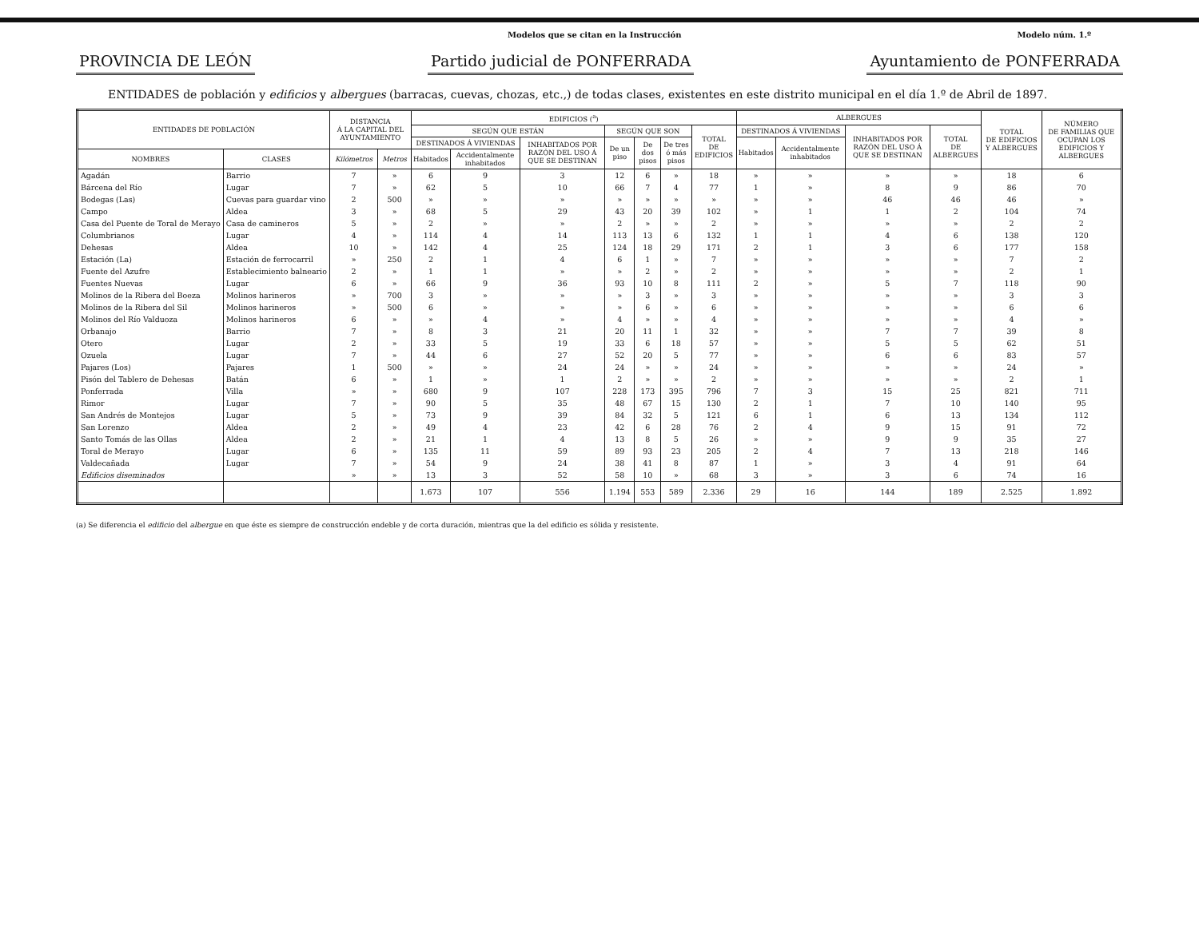Modelos que se citan en la Instrucción Modelo núm. 1.º
PROVINCIA DE LEÓN Partido judicial de PONFERRADA Ayuntamiento de PONFERRADA
ENTIDADES de población y edificios y albergues (barracas, cuevas, chozas, etc.,) de todas clases, existentes en este distrito municipal en el día 1.º de Abril de 1897.
| ENTIDADES DE POBLACIÓN | | DISTANCIA Á LA CAPITAL DEL AYUNTAMIENTO | | EDIFICIOS (<sup>a</sup>) | | | | | | | ALBERGUES | | | | TOTAL DE EDIFICIOS Y ALBERGUES | NÚMERO DE FAMILIAS QUE OCUPAN LOS EDIFICIOS Y ALBERGUES |
| --- | --- | --- | --- | --- | --- | --- | --- | --- | --- | --- | --- | --- | --- | --- | --- | --- |
| | | | | SEGÚN QUE ESTÁN | | | SEGÚN QUE SON | | | TOTAL DE EDIFICIOS | DESTINADOS Á VIVIENDAS | | INHABITADOS POR RAZÓN DEL USO Á QUE SE DESTINAN | TOTAL DE ALBERGUES | | |
| | | | | DESTINADOS Á VIVIENDAS | | INHABITADOS POR RAZÓN DEL USO Á QUE SE DESTINAN | De un piso | De dos pisos | De tres ó más pisos | | Habitados | Accidentalmente inhabitados | | | | |
| NOMBRES | CLASES | Kilómetros | Metros | Habitados | Accidentalmente inhabitados | | | | | | | | | | | |
| Agadán | Barrio | 7 | » | 6 | 9 | 3 | 12 | 6 | » | 18 | » | » | » | » | 18 | 6 |
| Bárcena del Río | Lugar | 7 | » | 62 | 5 | 10 | 66 | 7 | 4 | 77 | 1 | » | 8 | 9 | 86 | 70 |
| Bodegas (Las) | Cuevas para guardar vino | 2 | 500 | » | » | » | » | » | » | » | » | » | 46 | 46 | 46 | » |
| Campo | Aldea | 3 | » | 68 | 5 | 29 | 43 | 20 | 39 | 102 | » | 1 | 1 | 2 | 104 | 74 |
| Casa del Puente de Toral de Merayo | Casa de camineros | 5 | » | 2 | » | » | 2 | » | » | 2 | » | » | » | » | 2 | 2 |
| Columbrianos | Lugar | 4 | » | 114 | 4 | 14 | 113 | 13 | 6 | 132 | 1 | 1 | 4 | 6 | 138 | 120 |
| Dehesas | Aldea | 10 | » | 142 | 4 | 25 | 124 | 18 | 29 | 171 | 2 | 1 | 3 | 6 | 177 | 158 |
| Estación (La) | Estación de ferrocarril | » | 250 | 2 | 1 | 4 | 6 | 1 | » | 7 | » | » | » | » | 7 | 2 |
| Fuente del Azufre | Establecimiento balneario | 2 | » | 1 | 1 | » | » | 2 | » | 2 | » | » | » | » | 2 | 1 |
| Fuentes Nuevas | Lugar | 6 | » | 66 | 9 | 36 | 93 | 10 | 8 | 111 | 2 | » | 5 | 7 | 118 | 90 |
| Molinos de la Ribera del Boeza | Molinos harineros | » | 700 | 3 | » | » | » | 3 | » | 3 | » | » | » | » | 3 | 3 |
| Molinos de la Ribera del Sil | Molinos harineros | » | 500 | 6 | » | » | » | 6 | » | 6 | » | » | » | » | 6 | 6 |
| Molinos del Río Valduoza | Molinos harineros | 6 | » | » | 4 | » | 4 | » | » | 4 | » | » | » | » | 4 | » |
| Orbanajo | Barrio | 7 | » | 8 | 3 | 21 | 20 | 11 | 1 | 32 | » | » | 7 | 7 | 39 | 8 |
| Otero | Lugar | 2 | » | 33 | 5 | 19 | 33 | 6 | 18 | 57 | » | » | 5 | 5 | 62 | 51 |
| Ozuela | Lugar | 7 | » | 44 | 6 | 27 | 52 | 20 | 5 | 77 | » | » | 6 | 6 | 83 | 57 |
| Pajares (Los) | Pajares | 1 | 500 | » | » | 24 | 24 | » | » | 24 | » | » | » | » | 24 | » |
| Pisón del Tablero de Dehesas | Batán | 6 | » | 1 | » | 1 | 2 | » | » | 2 | » | » | » | » | 2 | 1 |
| Ponferrada | Villa | » | » | 680 | 9 | 107 | 228 | 173 | 395 | 796 | 7 | 3 | 15 | 25 | 821 | 711 |
| Rimor | Lugar | 7 | » | 90 | 5 | 35 | 48 | 67 | 15 | 130 | 2 | 1 | 7 | 10 | 140 | 95 |
| San Andrés de Montejos | Lugar | 5 | » | 73 | 9 | 39 | 84 | 32 | 5 | 121 | 6 | 1 | 6 | 13 | 134 | 112 |
| San Lorenzo | Aldea | 2 | » | 49 | 4 | 23 | 42 | 6 | 28 | 76 | 2 | 4 | 9 | 15 | 91 | 72 |
| Santo Tomás de las Ollas | Aldea | 2 | » | 21 | 1 | 4 | 13 | 8 | 5 | 26 | » | » | 9 | 9 | 35 | 27 |
| Toral de Merayo | Lugar | 6 | » | 135 | 11 | 59 | 89 | 93 | 23 | 205 | 2 | 4 | 7 | 13 | 218 | 146 |
| Valdecañada | Lugar | 7 | » | 54 | 9 | 24 | 38 | 41 | 8 | 87 | 1 | » | 3 | 4 | 91 | 64 |
| Edificios diseminados | | » | » | 13 | 3 | 52 | 58 | 10 | » | 68 | 3 | » | 3 | 6 | 74 | 16 |
| | | | | 1.673 | 107 | 556 | 1.194 | 553 | 589 | 2.336 | 29 | 16 | 144 | 189 | 2.525 | 1.892 |
(a) Se diferencia el edificio del albergue en que éste es siempre de construcción endeble y de corta duración, mientras que la del edificio es sólida y resistente.